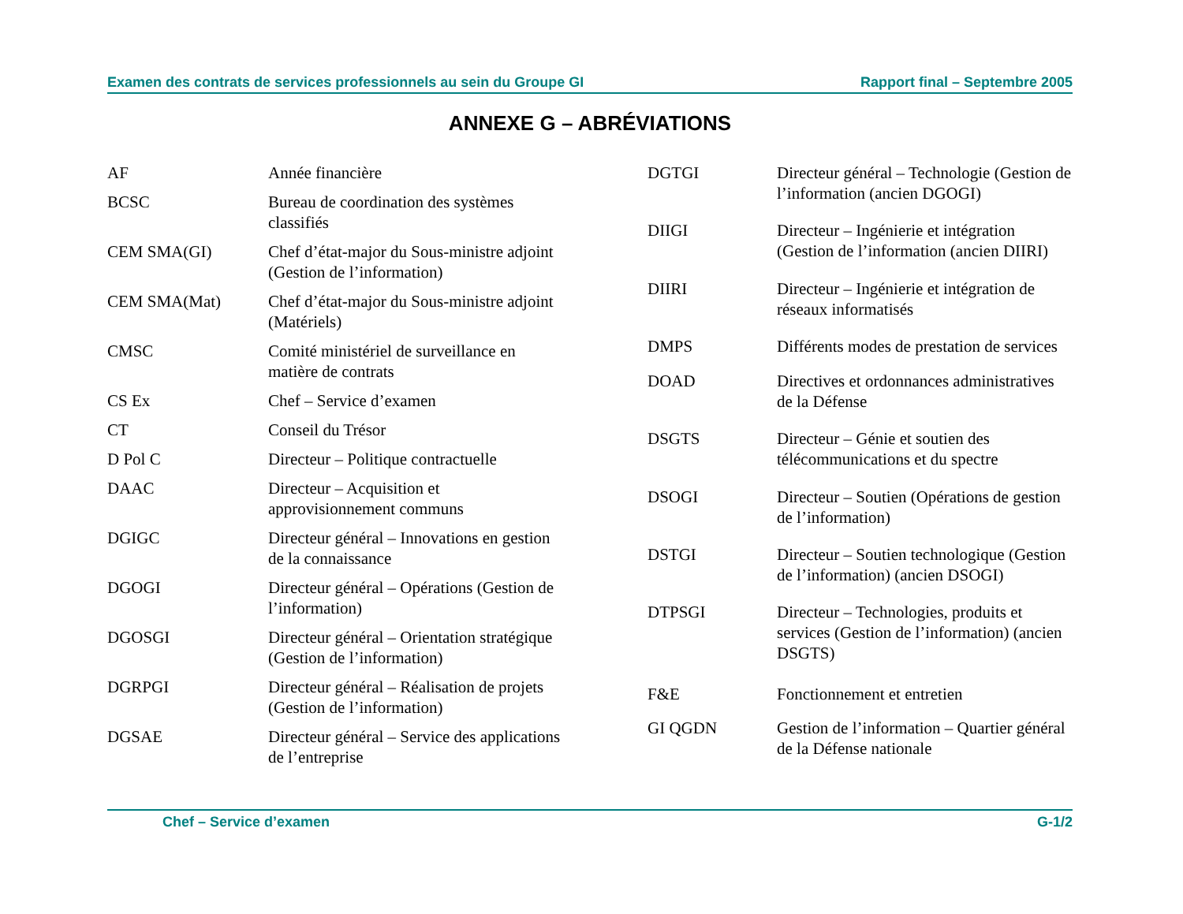Examen des contrats de services professionnels au sein du Groupe GI Rapport final – Septembre 2005
ANNEXE G – ABRÉVIATIONS
| AF | Année financière |
| BCSC | Bureau de coordination des systèmes classifiés |
| CEM SMA(GI) | Chef d’état-major du Sous-ministre adjoint (Gestion de l’information) |
| CEM SMA(Mat) | Chef d’état-major du Sous-ministre adjoint (Matériels) |
| CMSC | Comité ministériel de surveillance en matière de contrats |
| CS Ex | Chef – Service d’examen |
| CT | Conseil du Trésor |
| D Pol C | Directeur – Politique contractuelle |
| DAAC | Directeur – Acquisition et approvisionnement communs |
| DGIGC | Directeur général – Innovations en gestion de la connaissance |
| DGOGI | Directeur général – Opérations (Gestion de l’information) |
| DGOSGI | Directeur général – Orientation stratégique (Gestion de l’information) |
| DGRPGI | Directeur général – Réalisation de projets (Gestion de l’information) |
| DGSAE | Directeur général – Service des applications de l’entreprise |
| DGTGI | Directeur général – Technologie (Gestion de l’information (ancien DGOGI) |
| DIIGI | Directeur – Ingénierie et intégration (Gestion de l’information (ancien DIIRI) |
| DIIRI | Directeur – Ingénierie et intégration de réseaux informatisés |
| DMPS | Différents modes de prestation de services |
| DOAD | Directives et ordonnances administratives de la Défense |
| DSGTS | Directeur – Génie et soutien des télécommunications et du spectre |
| DSOGI | Directeur – Soutien (Opérations de gestion de l’information) |
| DSTGI | Directeur – Soutien technologique (Gestion de l’information) (ancien DSOGI) |
| DTPSGI | Directeur – Technologies, produits et services (Gestion de l’information) (ancien DSGTS) |
| F&E | Fonctionnement et entretien |
| GI QGDN | Gestion de l’information – Quartier général de la Défense nationale |
Chef – Service d’examen G-1/2